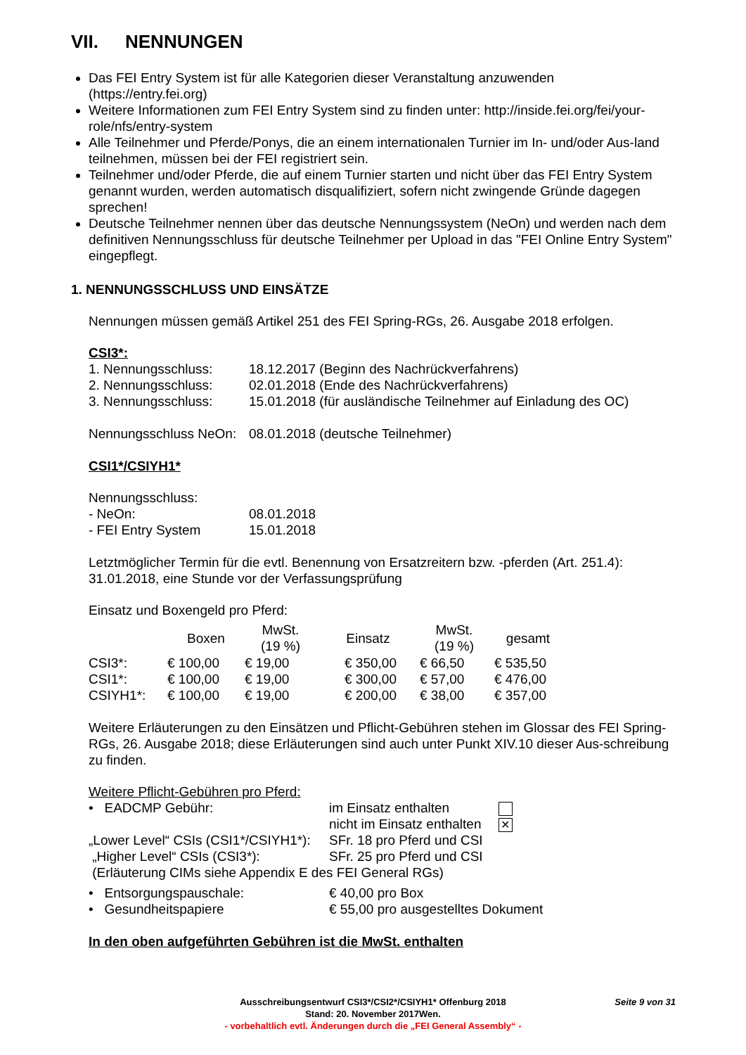VII. NENNUNGEN
Das FEI Entry System ist für alle Kategorien dieser Veranstaltung anzuwenden (https://entry.fei.org)
Weitere Informationen zum FEI Entry System sind zu finden unter: http://inside.fei.org/fei/your-role/nfs/entry-system
Alle Teilnehmer und Pferde/Ponys, die an einem internationalen Turnier im In- und/oder Aus-land teilnehmen, müssen bei der FEI registriert sein.
Teilnehmer und/oder Pferde, die auf einem Turnier starten und nicht über das FEI Entry System genannt wurden, werden automatisch disqualifiziert, sofern nicht zwingende Gründe dagegen sprechen!
Deutsche Teilnehmer nennen über das deutsche Nennungssystem (NeOn) und werden nach dem definitiven Nennungsschluss für deutsche Teilnehmer per Upload in das "FEI Online Entry System" eingepflegt.
1. NENNUNGSSCHLUSS UND EINSÄTZE
Nennungen müssen gemäß Artikel 251 des FEI Spring-RGs, 26. Ausgabe 2018 erfolgen.
CSI3*:
| 1. Nennungsschluss: | 18.12.2017 (Beginn des Nachrückverfahrens) |
| 2. Nennungsschluss: | 02.01.2018 (Ende des Nachrückverfahrens) |
| 3. Nennungsschluss: | 15.01.2018 (für ausländische Teilnehmer auf Einladung des OC) |
| Nennungsschluss NeOn: | 08.01.2018 (deutsche Teilnehmer) |
CSI1*/CSIYH1*
| Nennungsschluss: | |
| - NeOn: | 08.01.2018 |
| - FEI Entry System | 15.01.2018 |
Letztmöglicher Termin für die evtl. Benennung von Ersatzreitern bzw. -pferden (Art. 251.4): 31.01.2018, eine Stunde vor der Verfassungsprüfung
Einsatz und Boxengeld pro Pferd:
| | Boxen | MwSt. (19 %) | Einsatz | MwSt. (19 %) | gesamt |
| --- | --- | --- | --- | --- | --- |
| CSI3*: | € 100,00 | € 19,00 | € 350,00 | € 66,50 | € 535,50 |
| CSI1*: | € 100,00 | € 19,00 | € 300,00 | € 57,00 | € 476,00 |
| CSIYH1*: | € 100,00 | € 19,00 | € 200,00 | € 38,00 | € 357,00 |
Weitere Erläuterungen zu den Einsätzen und Pflicht-Gebühren stehen im Glossar des FEI Spring-RGs, 26. Ausgabe 2018; diese Erläuterungen sind auch unter Punkt XIV.10 dieser Aus-schreibung zu finden.
Weitere Pflicht-Gebühren pro Pferd:
| • EADCMP Gebühr: | im Einsatz enthalten | |
| | nicht im Einsatz enthalten | ✕ |
| „Lower Level“ CSIs (CSI1*/CSIYH1*): | SFr. 18 pro Pferd und CSI | |
| „Higher Level“ CSIs (CSI3*): | SFr. 25 pro Pferd und CSI | |
| (Erläuterung CIMs siehe Appendix E des FEI General RGs) | | |
| • Entsorgungspauschale: | € 40,00 pro Box |
| • Gesundheitspapiere | € 55,00 pro ausgestelltes Dokument |
In den oben aufgeführten Gebühren ist die MwSt. enthalten
Seite 9 von 31
Ausschreibungsentwurf CSI3*/CSI2*/CSIYH1* Offenburg 2018
Stand: 20. November 2017Wen.
- vorbehaltlich evtl. Änderungen durch die „FEI General Assembly“ -